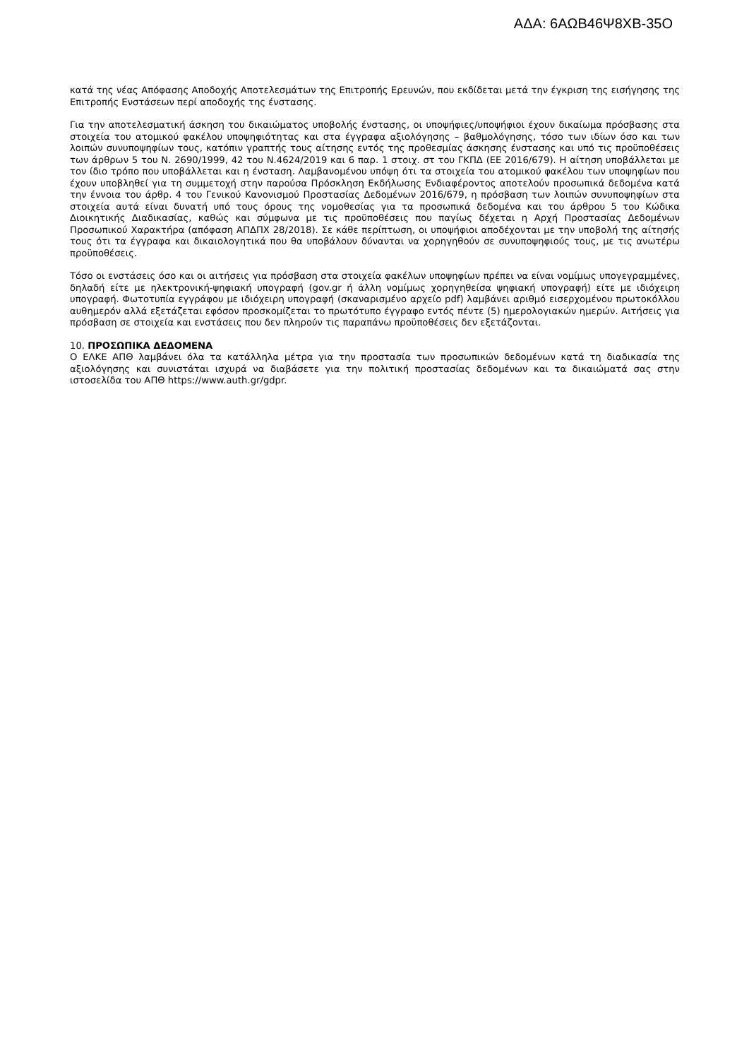ΑΔΑ: 6ΑΩΒ46Ψ8ΧΒ-35Ο
κατά της νέας Απόφασης Αποδοχής Αποτελεσμάτων της Επιτροπής Ερευνών, που εκδίδεται μετά την έγκριση της εισήγησης της Επιτροπής Ενστάσεων περί αποδοχής της ένστασης.
Για την αποτελεσματική άσκηση του δικαιώματος υποβολής ένστασης, οι υποψήφιες/υποψήφιοι έχουν δικαίωμα πρόσβασης στα στοιχεία του ατομικού φακέλου υποψηφιότητας και στα έγγραφα αξιολόγησης – βαθμολόγησης, τόσο των ιδίων όσο και των λοιπών συνυποψηφίων τους, κατόπιν γραπτής τους αίτησης εντός της προθεσμίας άσκησης ένστασης και υπό τις προϋποθέσεις των άρθρων 5 του Ν. 2690/1999, 42 του Ν.4624/2019 και 6 παρ. 1 στοιχ. στ του ΓΚΠΔ (ΕΕ 2016/679). Η αίτηση υποβάλλεται με τον ίδιο τρόπο που υποβάλλεται και η ένσταση. Λαμβανομένου υπόψη ότι τα στοιχεία του ατομικού φακέλου των υποψηφίων που έχουν υποβληθεί για τη συμμετοχή στην παρούσα Πρόσκληση Εκδήλωσης Ενδιαφέροντος αποτελούν προσωπικά δεδομένα κατά την έννοια του άρθρ. 4 του Γενικού Κανονισμού Προστασίας Δεδομένων 2016/679, η πρόσβαση των λοιπών συνυποψηφίων στα στοιχεία αυτά είναι δυνατή υπό τους όρους της νομοθεσίας για τα προσωπικά δεδομένα και του άρθρου 5 του Κώδικα Διοικητικής Διαδικασίας, καθώς και σύμφωνα με τις προϋποθέσεις που παγίως δέχεται η Αρχή Προστασίας Δεδομένων Προσωπικού Χαρακτήρα (απόφαση ΑΠΔΠΧ 28/2018). Σε κάθε περίπτωση, οι υποψήφιοι αποδέχονται με την υποβολή της αίτησής τους ότι τα έγγραφα και δικαιολογητικά που θα υποβάλουν δύνανται να χορηγηθούν σε συνυποψηφιούς τους, με τις ανωτέρω προϋποθέσεις.
Τόσο οι ενστάσεις όσο και οι αιτήσεις για πρόσβαση στα στοιχεία φακέλων υποψηφίων πρέπει να είναι νομίμως υπογεγραμμένες, δηλαδή είτε με ηλεκτρονική-ψηφιακή υπογραφή (gov.gr ή άλλη νομίμως χορηγηθείσα ψηφιακή υπογραφή) είτε με ιδιόχειρη υπογραφή. Φωτοτυπία εγγράφου με ιδιόχειρη υπογραφή (σκαναρισμένο αρχείο pdf) λαμβάνει αριθμό εισερχομένου πρωτοκόλλου αυθημερόν αλλά εξετάζεται εφόσον προσκομίζεται το πρωτότυπο έγγραφο εντός πέντε (5) ημερολογιακών ημερών. Αιτήσεις για πρόσβαση σε στοιχεία και ενστάσεις που δεν πληρούν τις παραπάνω προϋποθέσεις δεν εξετάζονται.
10. ΠΡΟΣΩΠΙΚΑ ΔΕΔΟΜΕΝΑ
Ο ΕΛΚΕ ΑΠΘ λαμβάνει όλα τα κατάλληλα μέτρα για την προστασία των προσωπικών δεδομένων κατά τη διαδικασία της αξιολόγησης και συνιστάται ισχυρά να διαβάσετε για την πολιτική προστασίας δεδομένων και τα δικαιώματά σας στην ιστοσελίδα του ΑΠΘ https://www.auth.gr/gdpr.